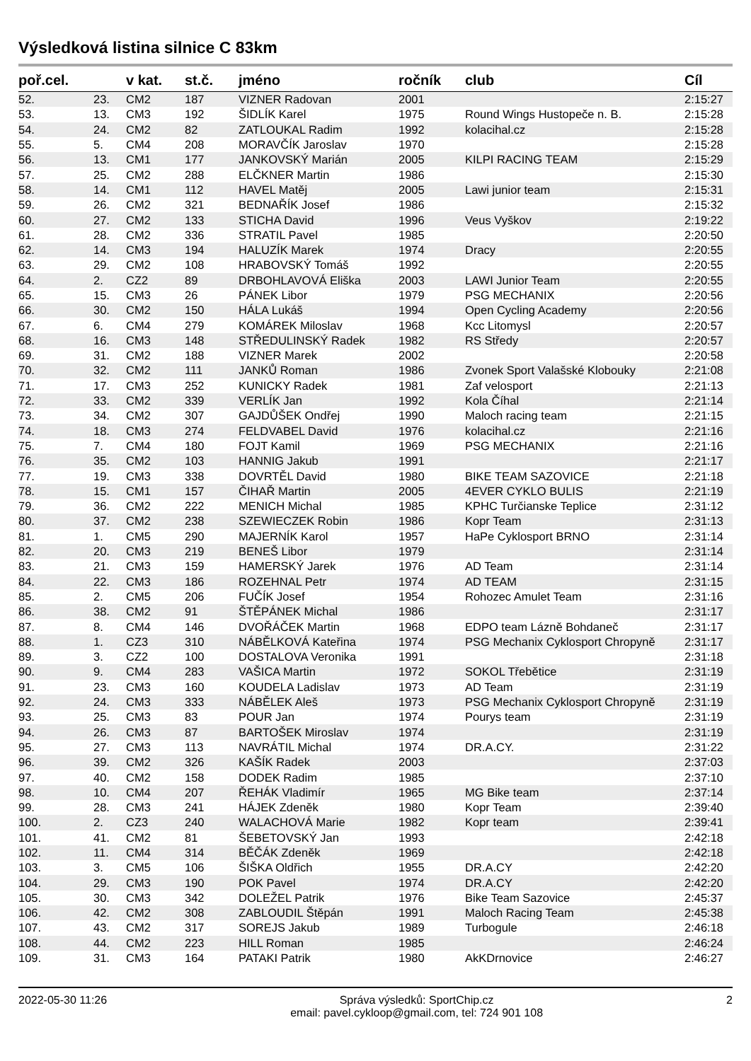Výsledková listina silnice C 83km
| poř.cel. | | v kat. | st.č. | jméno | ročník | club | Cíl |
| --- | --- | --- | --- | --- | --- | --- | --- |
| 52. | 23. | CM2 | 187 | VIZNER Radovan | 2001 | | 2:15:27 |
| 53. | 13. | CM3 | 192 | ŠIDLÍK Karel | 1975 | Round Wings Hustopeče n. B. | 2:15:28 |
| 54. | 24. | CM2 | 82 | ZATLOUKAL Radim | 1992 | kolacihal.cz | 2:15:28 |
| 55. | 5. | CM4 | 208 | MORAVČÍK Jaroslav | 1970 | | 2:15:28 |
| 56. | 13. | CM1 | 177 | JANKOVSKÝ Marián | 2005 | KILPI RACING TEAM | 2:15:29 |
| 57. | 25. | CM2 | 288 | ELČKNER Martin | 1986 | | 2:15:30 |
| 58. | 14. | CM1 | 112 | HAVEL Matěj | 2005 | Lawi junior team | 2:15:31 |
| 59. | 26. | CM2 | 321 | BEDNAŘÍK Josef | 1986 | | 2:15:32 |
| 60. | 27. | CM2 | 133 | STICHA David | 1996 | Veus Vyškov | 2:19:22 |
| 61. | 28. | CM2 | 336 | STRATIL Pavel | 1985 | | 2:20:50 |
| 62. | 14. | CM3 | 194 | HALUZÍK Marek | 1974 | Dracy | 2:20:55 |
| 63. | 29. | CM2 | 108 | HRABOVSKÝ Tomáš | 1992 | | 2:20:55 |
| 64. | 2. | CZ2 | 89 | DRBOHLAVOVÁ Eliška | 2003 | LAWI Junior Team | 2:20:55 |
| 65. | 15. | CM3 | 26 | PÁNEK Libor | 1979 | PSG MECHANIX | 2:20:56 |
| 66. | 30. | CM2 | 150 | HÁLA Lukáš | 1994 | Open Cycling Academy | 2:20:56 |
| 67. | 6. | CM4 | 279 | KOMÁREK Miloslav | 1968 | Kcc Litomysl | 2:20:57 |
| 68. | 16. | CM3 | 148 | STŘEDULINSKÝ Radek | 1982 | RS Středy | 2:20:57 |
| 69. | 31. | CM2 | 188 | VIZNER Marek | 2002 | | 2:20:58 |
| 70. | 32. | CM2 | 111 | JANKŮ Roman | 1986 | Zvonek Sport Valašské Klobouky | 2:21:08 |
| 71. | 17. | CM3 | 252 | KUNICKY Radek | 1981 | Zaf velosport | 2:21:13 |
| 72. | 33. | CM2 | 339 | VERLÍK Jan | 1992 | Kola Číhal | 2:21:14 |
| 73. | 34. | CM2 | 307 | GAJDŮŠEK Ondřej | 1990 | Maloch racing team | 2:21:15 |
| 74. | 18. | CM3 | 274 | FELDVABEL David | 1976 | kolacihal.cz | 2:21:16 |
| 75. | 7. | CM4 | 180 | FOJT Kamil | 1969 | PSG MECHANIX | 2:21:16 |
| 76. | 35. | CM2 | 103 | HANNIG Jakub | 1991 | | 2:21:17 |
| 77. | 19. | CM3 | 338 | DOVRTĚL David | 1980 | BIKE TEAM SAZOVICE | 2:21:18 |
| 78. | 15. | CM1 | 157 | ČIHAŘ Martin | 2005 | 4EVER CYKLO BULIS | 2:21:19 |
| 79. | 36. | CM2 | 222 | MENICH Michal | 1985 | KPHC Turčianske Teplice | 2:31:12 |
| 80. | 37. | CM2 | 238 | SZEWIECZEK Robin | 1986 | Kopr Team | 2:31:13 |
| 81. | 1. | CM5 | 290 | MAJERNÍK Karol | 1957 | HaPe Cyklosport BRNO | 2:31:14 |
| 82. | 20. | CM3 | 219 | BENEŠ Libor | 1979 | | 2:31:14 |
| 83. | 21. | CM3 | 159 | HAMERSKÝ Jarek | 1976 | AD Team | 2:31:14 |
| 84. | 22. | CM3 | 186 | ROZEHNAL Petr | 1974 | AD TEAM | 2:31:15 |
| 85. | 2. | CM5 | 206 | FUČÍK Josef | 1954 | Rohozec Amulet Team | 2:31:16 |
| 86. | 38. | CM2 | 91 | ŠTĚPÁNEK Michal | 1986 | | 2:31:17 |
| 87. | 8. | CM4 | 146 | DVOŘÁČEK Martin | 1968 | EDPO team Lázně Bohdaneč | 2:31:17 |
| 88. | 1. | CZ3 | 310 | NÁBĚLKOVÁ Kateřina | 1974 | PSG Mechanix Cyklosport Chropyně | 2:31:17 |
| 89. | 3. | CZ2 | 100 | DOSTALOVA Veronika | 1991 | | 2:31:18 |
| 90. | 9. | CM4 | 283 | VAŠICA Martin | 1972 | SOKOL Třebětice | 2:31:19 |
| 91. | 23. | CM3 | 160 | KOUDELA Ladislav | 1973 | AD Team | 2:31:19 |
| 92. | 24. | CM3 | 333 | NÁBĚLEK Aleš | 1973 | PSG Mechanix Cyklosport Chropyně | 2:31:19 |
| 93. | 25. | CM3 | 83 | POUR Jan | 1974 | Pourys team | 2:31:19 |
| 94. | 26. | CM3 | 87 | BARTOŠEK Miroslav | 1974 | | 2:31:19 |
| 95. | 27. | CM3 | 113 | NAVRÁTIL Michal | 1974 | DR.A.CY. | 2:31:22 |
| 96. | 39. | CM2 | 326 | KAŠÍK Radek | 2003 | | 2:37:03 |
| 97. | 40. | CM2 | 158 | DODEK Radim | 1985 | | 2:37:10 |
| 98. | 10. | CM4 | 207 | ŘEHÁK Vladimír | 1965 | MG Bike team | 2:37:14 |
| 99. | 28. | CM3 | 241 | HÁJEK Zdeněk | 1980 | Kopr Team | 2:39:40 |
| 100. | 2. | CZ3 | 240 | WALACHOVÁ Marie | 1982 | Kopr team | 2:39:41 |
| 101. | 41. | CM2 | 81 | ŠEBETOVSKÝ Jan | 1993 | | 2:42:18 |
| 102. | 11. | CM4 | 314 | BĚČÁK Zdeněk | 1969 | | 2:42:18 |
| 103. | 3. | CM5 | 106 | ŠIŠKA Oldřich | 1955 | DR.A.CY | 2:42:20 |
| 104. | 29. | CM3 | 190 | POK Pavel | 1974 | DR.A.CY | 2:42:20 |
| 105. | 30. | CM3 | 342 | DOLEŽEL Patrik | 1976 | Bike Team Sazovice | 2:45:37 |
| 106. | 42. | CM2 | 308 | ZABLOUDIL Štěpán | 1991 | Maloch Racing Team | 2:45:38 |
| 107. | 43. | CM2 | 317 | SOREJS Jakub | 1989 | Turbogule | 2:46:18 |
| 108. | 44. | CM2 | 223 | HILL Roman | 1985 | | 2:46:24 |
| 109. | 31. | CM3 | 164 | PATAKI Patrik | 1980 | AkKDrnovice | 2:46:27 |
2022-05-30 11:26 Správa výsledků: SportChip.cz
email: pavel.cykloop@gmail.com, tel: 724 901 108 2